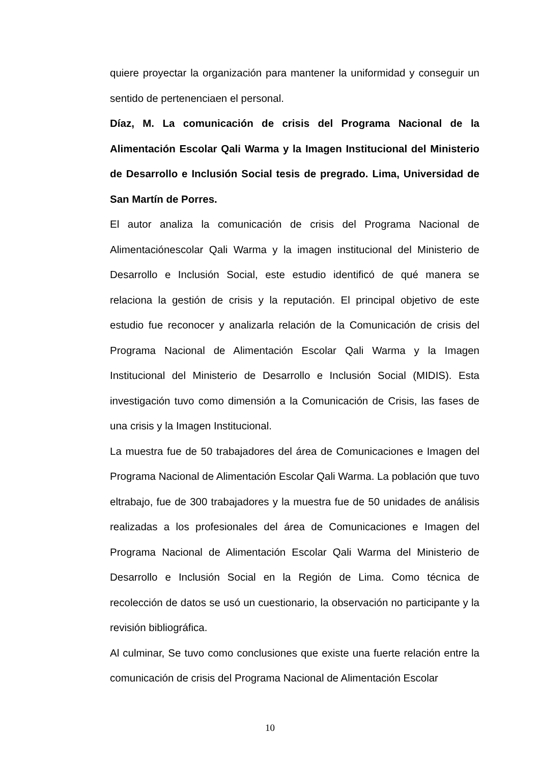quiere proyectar la organización para mantener la uniformidad y conseguir un sentido de pertenenciaen el personal.
Díaz, M. La comunicación de crisis del Programa Nacional de la Alimentación Escolar Qali Warma y la Imagen Institucional del Ministerio de Desarrollo e Inclusión Social tesis de pregrado. Lima, Universidad de San Martín de Porres.
El autor analiza la comunicación de crisis del Programa Nacional de Alimentaciónescolar Qali Warma y la imagen institucional del Ministerio de Desarrollo e Inclusión Social, este estudio identificó de qué manera se relaciona la gestión de crisis y la reputación. El principal objetivo de este estudio fue reconocer y analizarla relación de la Comunicación de crisis del Programa Nacional de Alimentación Escolar Qali Warma y la Imagen Institucional del Ministerio de Desarrollo e Inclusión Social (MIDIS). Esta investigación tuvo como dimensión a la Comunicación de Crisis, las fases de una crisis y la Imagen Institucional.
La muestra fue de 50 trabajadores del área de Comunicaciones e Imagen del Programa Nacional de Alimentación Escolar Qali Warma. La población que tuvo eltrabajo, fue de 300 trabajadores y la muestra fue de 50 unidades de análisis realizadas a los profesionales del área de Comunicaciones e Imagen del Programa Nacional de Alimentación Escolar Qali Warma del Ministerio de Desarrollo e Inclusión Social en la Región de Lima. Como técnica de recolección de datos se usó un cuestionario, la observación no participante y la revisión bibliográfica.
Al culminar, Se tuvo como conclusiones que existe una fuerte relación entre la comunicación de crisis del Programa Nacional de Alimentación Escolar
10